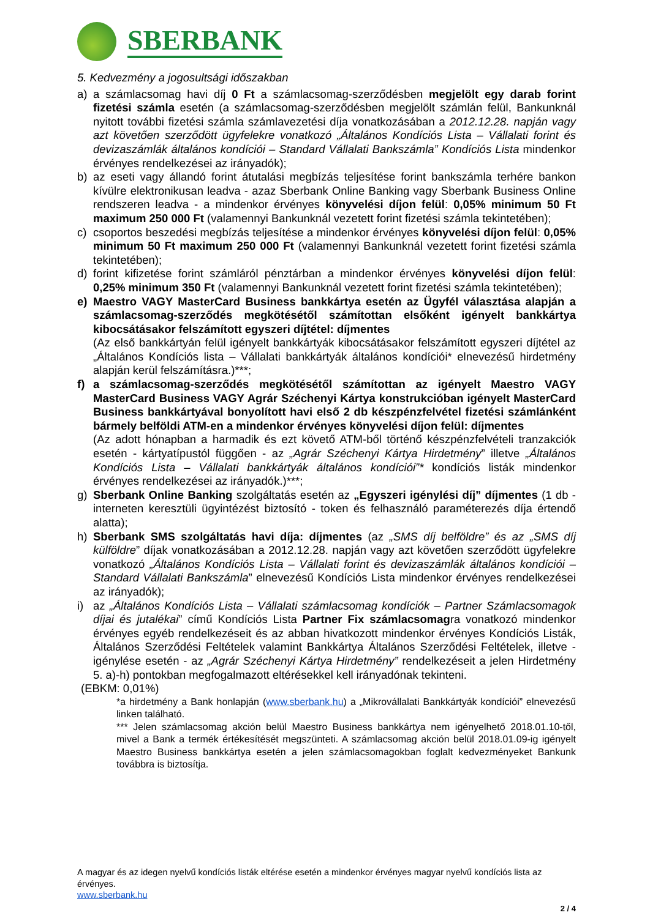SBERBANK
5. Kedvezmény a jogosultsági időszakban
a) a számlacsomag havi díj 0 Ft a számlacsomag-szerződésben megjelölt egy darab forint fizetési számla esetén (a számlacsomag-szerződésben megjelölt számlán felül, Bankunknál nyitott további fizetési számla számlavezetési díja vonatkozásában a 2012.12.28. napján vagy azt követően szerződött ügyfelekre vonatkozó „Általános Kondíciós Lista – Vállalati forint és devizaszámlák általános kondíciói – Standard Vállalati Bankszámla” Kondíciós Lista mindenkor érvényes rendelkezései az irányadók);
b) az eseti vagy állandó forint átutalási megbízás teljesítése forint bankszámla terhére bankon kívülre elektronikusan leadva - azaz Sberbank Online Banking vagy Sberbank Business Online rendszeren leadva - a mindenkor érvényes könyvelési díjon felül: 0,05% minimum 50 Ft maximum 250 000 Ft (valamennyi Bankunknál vezetett forint fizetési számla tekintetében);
c) csoportos beszedési megbízás teljesítése a mindenkor érvényes könyvelési díjon felül: 0,05% minimum 50 Ft maximum 250 000 Ft (valamennyi Bankunknál vezetett forint fizetési számla tekintetében);
d) forint kifizetése forint számláról pénztárban a mindenkor érvényes könyvelési díjon felül: 0,25% minimum 350 Ft (valamennyi Bankunknál vezetett forint fizetési számla tekintetében);
e) Maestro VAGY MasterCard Business bankkártya esetén az Ügyfél választása alapján a számlacsomag-szerződés megkötésétől számítottan elsőként igényelt bankkártya kibocsátásakor felszámított egyszeri díjtétel: díjmentes
(Az első bankkártyán felül igényelt bankkártyák kibocsátásakor felszámított egyszeri díjtétel az „Általános Kondíciós lista – Vállalati bankkártyák általános kondíciói* elnevezésű hirdetmény alapján kerül felszámításra.)***;
f) a számlacsomag-szerződés megkötésétől számítottan az igényelt Maestro VAGY MasterCard Business VAGY Agrár Széchenyi Kártya konstrukcióban igényelt MasterCard Business bankkártyával bonyolított havi első 2 db készpénzfelvétel fizetési számlánként bármely belföldi ATM-en a mindenkor érvényes könyvelési díjon felül: díjmentes
(Az adott hónapban a harmadik és ezt követő ATM-ből történő készpénzfelvételi tranzakciók esetén - kártyatípustól függően - az „Agrár Széchenyi Kártya Hirdetmény” illetve „Általános Kondíciós Lista – Vállalati bankkártyák általános kondíciói”* kondíciós listák mindenkor érvényes rendelkezései az irányadók.)***;
g) Sberbank Online Banking szolgáltatás esetén az „Egyszeri igénylési díj” díjmentes (1 db - interneten keresztüli ügyintézést biztosító - token és felhasználó paraméterezés díja értendő alatta);
h) Sberbank SMS szolgáltatás havi díja: díjmentes (az „SMS díj belföldre” és az „SMS díj külföldre” díjak vonatkozásában a 2012.12.28. napján vagy azt követően szerződött ügyfelekre vonatkozó „Általános Kondíciós Lista – Vállalati forint és devizaszámlák általános kondíciói – Standard Vállalati Bankszámla” elnevezésű Kondíciós Lista mindenkor érvényes rendelkezései az irányadók);
i) az „Általános Kondíciós Lista – Vállalati számlacsomag kondíciók – Partner Számlacsomagok díjai és jutalékai” című Kondíciós Lista Partner Fix számlacsomagra vonatkozó mindenkor érvényes egyéb rendelkezéseit és az abban hivatkozott mindenkor érvényes Kondíciós Listák, Általános Szerződési Feltételek valamint Bankkártya Általános Szerződési Feltételek, illetve - igénylése esetén - az „Agrár Széchenyi Kártya Hirdetmény” rendelkezéseit a jelen Hirdetmény 5. a)-h) pontokban megfogalmazott eltérésekkel kell irányadónak tekinteni.
(EBKM: 0,01%)
*a hirdetmény a Bank honlapján (www.sberbank.hu) a „Mikrovállalati Bankkártyák kondíciói” elnevezésű linken található.
*** Jelen számlacsomag akción belül Maestro Business bankkártya nem igényelhető 2018.01.10-től, mivel a Bank a termék értékesítését megszünteti. A számlacsomag akción belül 2018.01.09-ig igényelt Maestro Business bankkártya esetén a jelen számlacsomagokban foglalt kedvezményeket Bankunk továbbra is biztosítja.
A magyar és az idegen nyelvű kondíciós listák eltérése esetén a mindenkor érvényes magyar nyelvű kondíciós lista az érvényes.
www.sberbank.hu
2 / 4